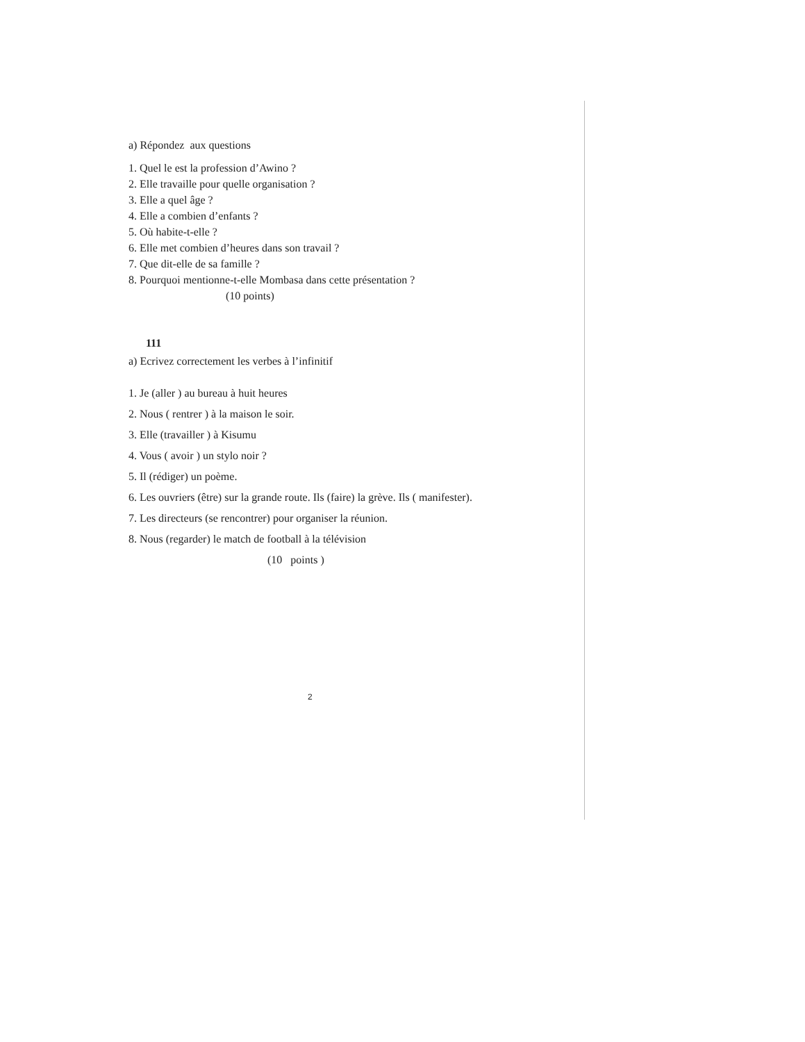a) Répondez aux questions
1. Quel le est la profession d’Awino ?
2. Elle travaille pour quelle organisation ?
3. Elle a quel âge ?
4. Elle a combien d’enfants ?
5. Où habite-t-elle ?
6. Elle met combien d’heures dans son travail ?
7. Que dit-elle de sa famille ?
8. Pourquoi mentionne-t-elle Mombasa dans cette présentation ?
(10 points)
111
a) Ecrivez correctement les verbes à l’infinitif
1. Je (aller ) au bureau à huit heures
2. Nous ( rentrer ) à la maison le soir.
3. Elle (travailler ) à Kisumu
4. Vous ( avoir ) un stylo noir ?
5. Il (rédiger) un poème.
6. Les ouvriers (être) sur la grande route. Ils (faire) la grève. Ils ( manifester).
7. Les directeurs (se rencontrer) pour organiser la réunion.
8. Nous (regarder) le match de football à la télévision
(10 points )
2